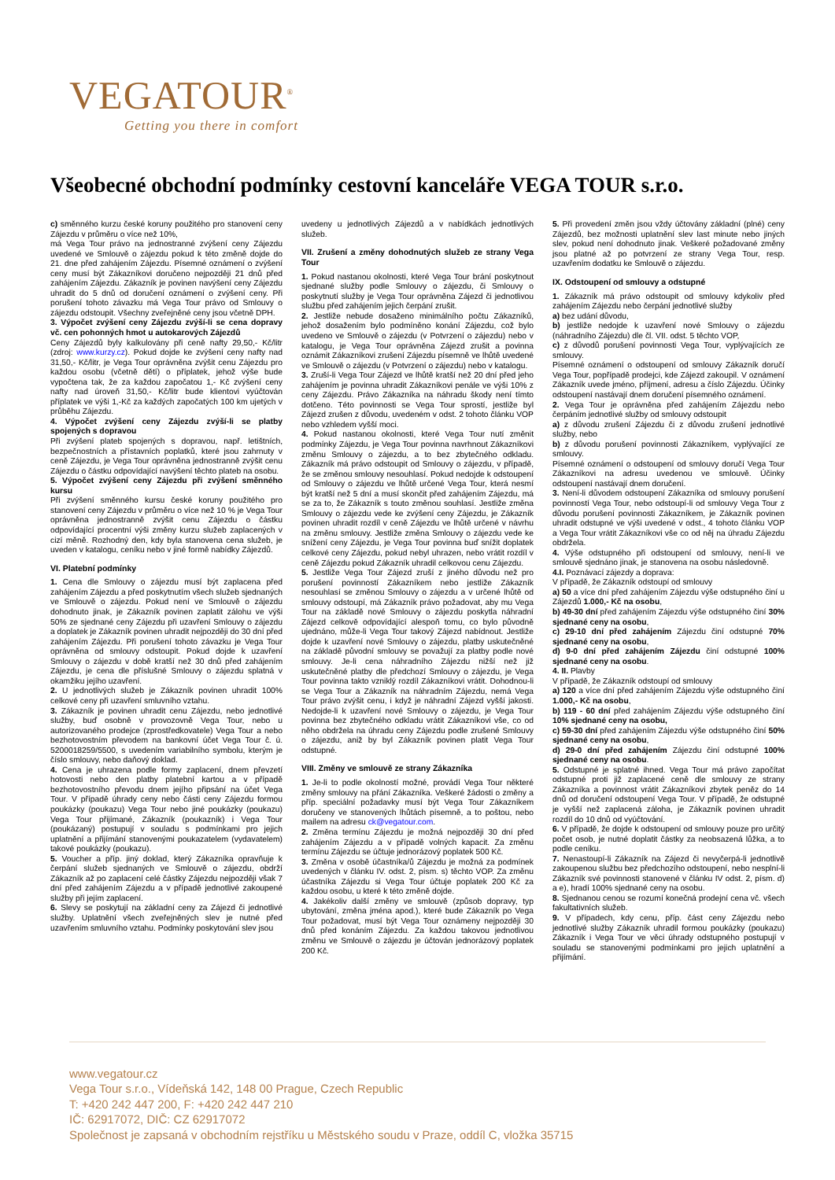VEGATOUR<sup>®</sup>
Getting you there in comfort
Všeobecné obchodní podmínky cestovní kanceláře VEGA TOUR s.r.o.
c) směnného kurzu české koruny použitého pro stanovení ceny Zájezdu v průměru o více než 10%,
má Vega Tour právo na jednostranné zvýšení ceny Zájezdu uvedené ve Smlouvě o zájezdu pokud k této změně dojde do 21. dne před zahájením Zájezdu. Písemné oznámení o zvýšení ceny musí být Zákazníkovi doručeno nejpozději 21 dnů před zahájením Zájezdu. Zákazník je povinen navýšení ceny Zájezdu uhradit do 5 dnů od doručení oznámení o zvýšení ceny. Při porušení tohoto závazku má Vega Tour právo od Smlouvy o zájezdu odstoupit. Všechny zveřejněné ceny jsou včetně DPH.
3. Výpočet zvýšení ceny Zájezdu zvýší-li se cena dopravy vč. cen pohonných hmot u autokarových Zájezdů
Ceny Zájezdů byly kalkulovány při ceně nafty 29,50,- Kč/litr (zdroj: www.kurzy.cz). Pokud dojde ke zvýšení ceny nafty nad 31,50,- Kč/litr, je Vega Tour oprávněna zvýšit cenu Zájezdu pro každou osobu (včetně dětí) o příplatek, jehož výše bude vypočtena tak, že za každou započatou 1,- Kč zvýšení ceny nafty nad úroveň 31,50,- Kč/litr bude klientovi vyúčtován příplatek ve výši 1,-Kč za každých započatých 100 km ujetých v průběhu Zájezdu.
4. Výpočet zvýšení ceny Zájezdu zvýší-li se platby spojených s dopravou
Při zvýšení plateb spojených s dopravou, např. letištních, bezpečnostních a přístavních poplatků, které jsou zahrnuty v ceně Zájezdu, je Vega Tour oprávněna jednostranně zvýšit cenu Zájezdu o částku odpovídající navýšení těchto plateb na osobu.
5. Výpočet zvýšení ceny Zájezdu při zvýšení směnného kursu
Při zvýšení směnného kursu české koruny použitého pro stanovení ceny Zájezdu v průměru o více než 10 % je Vega Tour oprávněna jednostranně zvýšit cenu Zájezdu o částku odpovídající procentní výši změny kurzu služeb zaplacených v cizí měně. Rozhodný den, kdy byla stanovena cena služeb, je uveden v katalogu, ceníku nebo v jiné formě nabídky Zájezdů.
VI. Platební podmínky
1. Cena dle Smlouvy o zájezdu musí být zaplacena před zahájením Zájezdu a před poskytnutím všech služeb sjednaných ve Smlouvě o zájezdu. Pokud není ve Smlouvě o zájezdu dohodnuto jinak, je Zákazník povinen zaplatit zálohu ve výši 50% ze sjednané ceny Zájezdu při uzavření Smlouvy o zájezdu a doplatek je Zákazník povinen uhradit nejpozději do 30 dní před zahájením Zájezdu. Při porušení tohoto závazku je Vega Tour oprávněna od smlouvy odstoupit. Pokud dojde k uzavření Smlouvy o zájezdu v době kratší než 30 dnů před zahájením Zájezdu, je cena dle příslušné Smlouvy o zájezdu splatná v okamžiku jejího uzavření.
2. U jednotlivých služeb je Zákazník povinen uhradit 100% celkové ceny při uzavření smluvního vztahu.
3. Zákazník je povinen uhradit cenu Zájezdu, nebo jednotlivé služby, buď osobně v provozovně Vega Tour, nebo u autorizovaného prodejce (zprostředkovatele) Vega Tour a nebo bezhotovostním převodem na bankovní účet Vega Tour č. ú. 5200018259/5500, s uvedením variabilního symbolu, kterým je číslo smlouvy, nebo daňový doklad.
4. Cena je uhrazena podle formy zaplacení, dnem převzetí hotovosti nebo den platby platební kartou a v případě bezhotovostního převodu dnem jejího připsání na účet Vega Tour. V případě úhrady ceny nebo části ceny Zájezdu formou poukázky (poukazu) Vega Tour nebo jiné poukázky (poukazu) Vega Tour přijímané, Zákazník (poukazník) i Vega Tour (poukázaný) postupují v souladu s podmínkami pro jejich uplatnění a přijímání stanovenými poukazatelem (vydavatelem) takové poukázky (poukazu).
5. Voucher a příp. jiný doklad, který Zákazníka opravňuje k čerpání služeb sjednaných ve Smlouvě o zájezdu, obdrží Zákazník až po zaplacení celé částky Zájezdu nejpozději však 7 dní před zahájením Zájezdu a v případě jednotlivé zakoupené služby při jejím zaplacení.
6. Slevy se poskytují na základní ceny za Zájezd či jednotlivé služby. Uplatnění všech zveřejněných slev je nutné před uzavřením smluvního vztahu. Podmínky poskytování slev jsou
uvedeny u jednotlivých Zájezdů a v nabídkách jednotlivých služeb.
VII. Zrušení a změny dohodnutých služeb ze strany Vega Tour
1. Pokud nastanou okolnosti, které Vega Tour brání poskytnout sjednané služby podle Smlouvy o zájezdu, či Smlouvy o poskytnutí služby je Vega Tour oprávněna Zájezd či jednotlivou službu před zahájením jejich čerpání zrušit.
2. Jestliže nebude dosaženo minimálního počtu Zákazníků, jehož dosažením bylo podmíněno konání Zájezdu, což bylo uvedeno ve Smlouvě o zájezdu (v Potvrzení o zájezdu) nebo v katalogu, je Vega Tour oprávněna Zájezd zrušit a povinna oznámit Zákazníkovi zrušení Zájezdu písemně ve lhůtě uvedené ve Smlouvě o zájezdu (v Potvrzení o zájezdu) nebo v katalogu.
3. Zruší-li Vega Tour Zájezd ve lhůtě kratší než 20 dní před jeho zahájením je povinna uhradit Zákazníkovi penále ve výši 10% z ceny Zájezdu. Právo Zákazníka na náhradu škody není tímto dotčeno. Této povinnosti se Vega Tour sprostí, jestliže byl Zájezd zrušen z důvodu, uvedeném v odst. 2 tohoto článku VOP nebo vzhledem vyšší moci.
4. Pokud nastanou okolnosti, které Vega Tour nutí změnit podmínky Zájezdu, je Vega Tour povinna navrhnout Zákazníkovi změnu Smlouvy o zájezdu, a to bez zbytečného odkladu. Zákazník má právo odstoupit od Smlouvy o zájezdu, v případě, že se změnou smlouvy nesouhlasí. Pokud nedojde k odstoupení od Smlouvy o zájezdu ve lhůtě určené Vega Tour, která nesmí být kratší než 5 dní a musí skončit před zahájením Zájezdu, má se za to, že Zákazník s touto změnou souhlasí. Jestliže změna Smlouvy o zájezdu vede ke zvýšení ceny Zájezdu, je Zákazník povinen uhradit rozdíl v ceně Zájezdu ve lhůtě určené v návrhu na změnu smlouvy. Jestliže změna Smlouvy o zájezdu vede ke snížení ceny Zájezdu, je Vega Tour povinna buď snížit doplatek celkové ceny Zájezdu, pokud nebyl uhrazen, nebo vrátit rozdíl v ceně Zájezdu pokud Zákazník uhradil celkovou cenu Zájezdu.
5. Jestliže Vega Tour Zájezd zruší z jiného důvodu než pro porušení povinností Zákazníkem nebo jestliže Zákazník nesouhlasí se změnou Smlouvy o zájezdu a v určené lhůtě od smlouvy odstoupí, má Zákazník právo požadovat, aby mu Vega Tour na základě nové Smlouvy o zájezdu poskytla náhradní Zájezd celkově odpovídající alespoň tomu, co bylo původně ujednáno, může-li Vega Tour takový Zájezd nabídnout. Jestliže dojde k uzavření nové Smlouvy o zájezdu, platby uskutečněné na základě původní smlouvy se považují za platby podle nové smlouvy. Je-li cena náhradního Zájezdu nižší než již uskutečněné platby dle předchozí Smlouvy o zájezdu, je Vega Tour povinna takto vzniklý rozdíl Zákazníkovi vrátit. Dohodnou-li se Vega Tour a Zákazník na náhradním Zájezdu, nemá Vega Tour právo zvýšit cenu, i když je náhradní Zájezd vyšší jakosti. Nedojde-li k uzavření nové Smlouvy o zájezdu, je Vega Tour povinna bez zbytečného odkladu vrátit Zákazníkovi vše, co od něho obdržela na úhradu ceny Zájezdu podle zrušené Smlouvy o zájezdu, aniž by byl Zákazník povinen platit Vega Tour odstupné.
VIII. Změny ve smlouvě ze strany Zákazníka
1. Je-li to podle okolností možné, provádí Vega Tour některé změny smlouvy na přání Zákazníka. Veškeré žádosti o změny a příp. speciální požadavky musí být Vega Tour Zákazníkem doručeny ve stanovených lhůtách písemně, a to poštou, nebo mailem na adresu ck@vegatour.com.
2. Změna termínu Zájezdu je možná nejpozději 30 dní před zahájením Zájezdu a v případě volných kapacit. Za změnu termínu Zájezdu se účtuje jednorázový poplatek 500 Kč.
3. Změna v osobě účastníka/ů Zájezdu je možná za podmínek uvedených v článku IV. odst. 2, písm. s) těchto VOP. Za změnu účastníka Zájezdu si Vega Tour účtuje poplatek 200 Kč za každou osobu, u které k této změně dojde.
4. Jakékoliv další změny ve smlouvě (způsob dopravy, typ ubytování, změna jména apod.), které bude Zákazník po Vega Tour požadovat, musí být Vega Tour oznámeny nejpozději 30 dnů před konáním Zájezdu. Za každou takovou jednotlivou změnu ve Smlouvě o zájezdu je účtován jednorázový poplatek 200 Kč.
5. Při provedení změn jsou vždy účtovány základní (plné) ceny Zájezdů, bez možnosti uplatnění slev last minute nebo jiných slev, pokud není dohodnuto jinak. Veškeré požadované změny jsou platné až po potvrzení ze strany Vega Tour, resp. uzavřením dodatku ke Smlouvě o zájezdu.
IX. Odstoupení od smlouvy a odstupné
1. Zákazník má právo odstoupit od smlouvy kdykoliv před zahájením Zájezdu nebo čerpání jednotlivé služby
a) bez udání důvodu,
b) jestliže nedojde k uzavření nové Smlouvy o zájezdu (náhradního Zájezdu) dle čl. VII. odst. 5 těchto VOP,
c) z důvodů porušení povinnosti Vega Tour, vyplývajících ze smlouvy.
Písemné oznámení o odstoupení od smlouvy Zákazník doručí Vega Tour, popřípadě prodejci, kde Zájezd zakoupil. V oznámení Zákazník uvede jméno, příjmení, adresu a číslo Zájezdu. Účinky odstoupení nastávají dnem doručení písemného oznámení.
2. Vega Tour je oprávněna před zahájením Zájezdu nebo čerpáním jednotlivé služby od smlouvy odstoupit
a) z důvodu zrušení Zájezdu či z důvodu zrušení jednotlivé služby, nebo
b) z důvodu porušení povinnosti Zákazníkem, vyplývající ze smlouvy.
Písemné oznámení o odstoupení od smlouvy doručí Vega Tour Zákazníkovi na adresu uvedenou ve smlouvě. Účinky odstoupení nastávají dnem doručení.
3. Není-li důvodem odstoupení Zákazníka od smlouvy porušení povinností Vega Tour, nebo odstoupí-li od smlouvy Vega Tour z důvodu porušení povinnosti Zákazníkem, je Zákazník povinen uhradit odstupné ve výši uvedené v odst., 4 tohoto článku VOP a Vega Tour vrátit Zákazníkovi vše co od něj na úhradu Zájezdu obdržela.
4. Výše odstupného při odstoupení od smlouvy, není-li ve smlouvě sjednáno jinak, je stanovena na osobu následovně.
4.I. Poznávací zájezdy a doprava:
V případě, že Zákazník odstoupí od smlouvy
a) 50 a více dní před zahájením Zájezdu výše odstupného činí u Zájezdů 1.000,- Kč na osobu,
b) 49-30 dní před zahájením Zájezdu výše odstupného činí 30% sjednané ceny na osobu,
c) 29-10 dní před zahájením Zájezdu činí odstupné 70% sjednané ceny na osobu,
d) 9-0 dní před zahájením Zájezdu činí odstupné 100% sjednané ceny na osobu.
4. II. Plavby
V případě, že Zákazník odstoupí od smlouvy
a) 120 a více dní před zahájením Zájezdu výše odstupného činí 1.000,- Kč na osobu,
b) 119 - 60 dní před zahájením Zájezdu výše odstupného činí 10% sjednané ceny na osobu,
c) 59-30 dní před zahájením Zájezdu výše odstupného činí 50% sjednané ceny na osobu,
d) 29-0 dní před zahájením Zájezdu činí odstupné 100% sjednané ceny na osobu.
5. Odstupné je splatné ihned. Vega Tour má právo započítat odstupné proti již zaplacené ceně dle smlouvy ze strany Zákazníka a povinnost vrátit Zákazníkovi zbytek peněz do 14 dnů od doručení odstoupení Vega Tour. V případě, že odstupné je vyšší než zaplacená záloha, je Zákazník povinen uhradit rozdíl do 10 dnů od vyúčtování.
6. V případě, že dojde k odstoupení od smlouvy pouze pro určitý počet osob, je nutné doplatit částky za neobsazená lůžka, a to podle ceníku.
7. Nenastoupí-li Zákazník na Zájezd či nevyčerpá-li jednotlivě zakoupenou službu bez předchozího odstoupení, nebo nesplní-li Zákazník své povinnosti stanovené v článku IV odst. 2, písm. d) a e), hradí 100% sjednané ceny na osobu.
8. Sjednanou cenou se rozumí konečná prodejní cena vč. všech fakultativních služeb.
9. V případech, kdy cenu, příp. část ceny Zájezdu nebo jednotlivé služby Zákazník uhradil formou poukázky (poukazu) Zákazník i Vega Tour ve věci úhrady odstupného postupují v souladu se stanovenými podmínkami pro jejich uplatnění a přijímání.
www.vegatour.cz
Vega Tour s.r.o., Vídeňská 142, 148 00 Prague, Czech Republic
T: +420 242 447 200, F: +420 242 447 210
IČ: 62917072, DIČ: CZ 62917072
Společnost je zapsaná v obchodním rejstříku u Městského soudu v Praze, oddíl C, vložka 35715